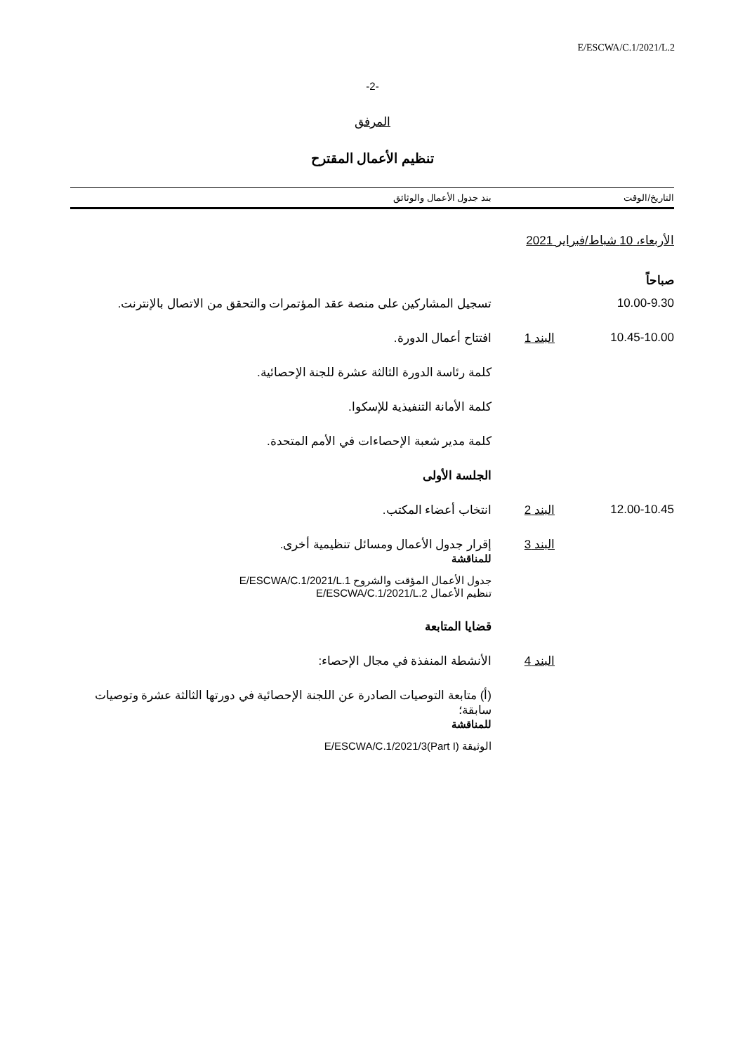E/ESCWA/C.1/2021/L.2
-2-
المرفق
تنظيم الأعمال المقترح
| التاريخ/الوقت | | بند جدول الأعمال والوثائق |
| --- | --- | --- |
| الأربعاء، 10 شباط/فبراير 2021 | | |
| صباحاً | | |
| 10.00-9.30 | | تسجيل المشاركين على منصة عقد المؤتمرات والتحقق من الاتصال بالإنترنت. |
| 10.45-10.00 | البند 1 | افتتاح أعمال الدورة. |
| | | كلمة رئاسة الدورة الثالثة عشرة للجنة الإحصائية. |
| | | كلمة الأمانة التنفيذية للإسكوا. |
| | | كلمة مدير شعبة الإحصاءات في الأمم المتحدة. |
| | | الجلسة الأولى |
| 12.00-10.45 | البند 2 | انتخاب أعضاء المكتب. |
| | البند 3 | إقرار جدول الأعمال ومسائل تنظيمية أخرى. للمناقشة |
| | | جدول الأعمال المؤقت والشروح E/ESCWA/C.1/2021/L.1 تنظيم الأعمال E/ESCWA/C.1/2021/L.2 |
| | | قضايا المتابعة |
| | البند 4 | الأنشطة المنفذة في مجال الإحصاء: |
| | | (أ) متابعة التوصيات الصادرة عن اللجنة الإحصائية في دورتها الثالثة عشرة وتوصيات سابقة؛ للمناقشة |
| | | الوثيقة E/ESCWA/C.1/2021/3(Part I) |